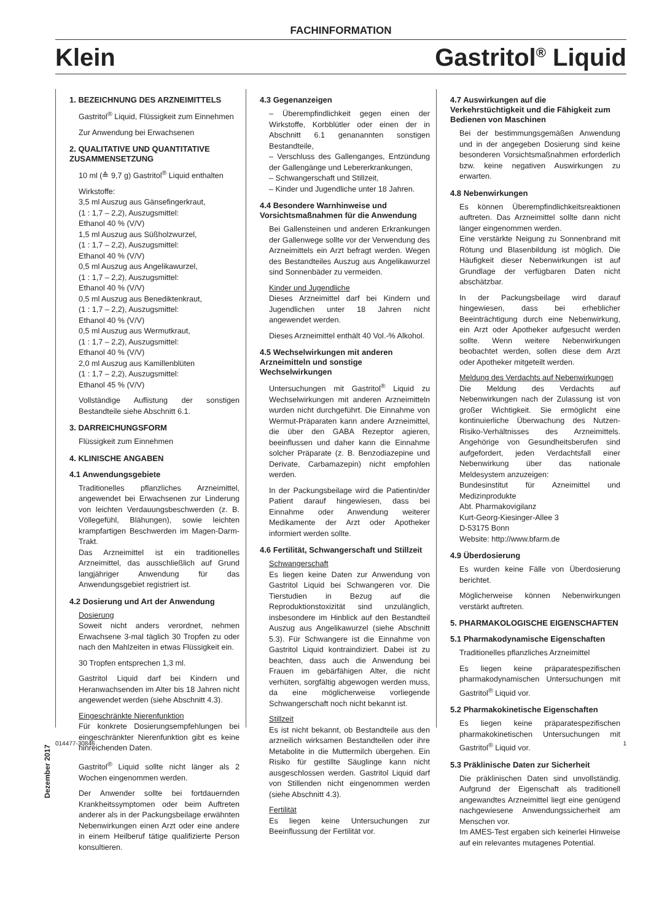FACHINFORMATION
Klein Gastritol<sup>®</sup> Liquid
1. BEZEICHNUNG DES ARZNEIMITTELS
Gastritol<sup>®</sup> Liquid, Flüssigkeit zum Einnehmen
Zur Anwendung bei Erwachsenen
2. QUALITATIVE UND QUANTITATIVE ZUSAMMENSETZUNG
10 ml (≙ 9,7 g) Gastritol<sup>®</sup> Liquid enthalten
Wirkstoffe:
3,5 ml Auszug aus Gänsefingerkraut,
(1 : 1,7 – 2,2), Auszugsmittel:
Ethanol 40 % (V/V)
1,5 ml Auszug aus Süßholzwurzel,
(1 : 1,7 – 2,2), Auszugsmittel:
Ethanol 40 % (V/V)
0,5 ml Auszug aus Angelikawurzel,
(1 : 1,7 – 2,2), Auszugsmittel:
Ethanol 40 % (V/V)
0,5 ml Auszug aus Benediktenkraut,
(1 : 1,7 – 2,2), Auszugsmittel:
Ethanol 40 % (V/V)
0,5 ml Auszug aus Wermutkraut,
(1 : 1,7 – 2,2), Auszugsmittel:
Ethanol 40 % (V/V)
2,0 ml Auszug aus Kamillenblüten
(1 : 1,7 – 2,2), Auszugsmittel:
Ethanol 45 % (V/V)
Vollständige Auflistung der sonstigen Bestandteile siehe Abschnitt 6.1.
3. DARREICHUNGSFORM
Flüssigkeit zum Einnehmen
4. KLINISCHE ANGABEN
4.1 Anwendungsgebiete
Traditionelles pflanzliches Arzneimittel, angewendet bei Erwachsenen zur Linderung von leichten Verdauungsbeschwerden (z. B. Völlegefühl, Blähungen), sowie leichten krampfartigen Beschwerden im Magen-Darm-Trakt.
Das Arzneimittel ist ein traditionelles Arzneimittel, das ausschließlich auf Grund langjähriger Anwendung für das Anwendungsgebiet registriert ist.
4.2 Dosierung und Art der Anwendung
Dosierung
Soweit nicht anders verordnet, nehmen Erwachsene 3-mal täglich 30 Tropfen zu oder nach den Mahlzeiten in etwas Flüssigkeit ein.
30 Tropfen entsprechen 1,3 ml.
Gastritol Liquid darf bei Kindern und Heranwachsenden im Alter bis 18 Jahren nicht angewendet werden (siehe Abschnitt 4.3).
Eingeschränkte Nierenfunktion
Für konkrete Dosierungsempfehlungen bei eingeschränkter Nierenfunktion gibt es keine hinreichenden Daten.
Gastritol<sup>®</sup> Liquid sollte nicht länger als 2 Wochen eingenommen werden.
Der Anwender sollte bei fortdauernden Krankheitssymptomen oder beim Auftreten anderer als in der Packungsbeilage erwähnten Nebenwirkungen einen Arzt oder eine andere in einem Heilberuf tätige qualifizierte Person konsultieren.
4.3 Gegenanzeigen
– Überempfindlichkeit gegen einen der Wirkstoffe, Korbblütler oder einen der in Abschnitt 6.1 genanannten sonstigen Bestandteile,
– Verschluss des Gallenganges, Entzündung der Gallengänge und Lebererkrankungen,
– Schwangerschaft und Stillzeit,
– Kinder und Jugendliche unter 18 Jahren.
4.4 Besondere Warnhinweise und Vorsichtsmaßnahmen für die Anwendung
Bei Gallensteinen und anderen Erkrankungen der Gallenwege sollte vor der Verwendung des Arzneimittels ein Arzt befragt werden. Wegen des Bestandteiles Auszug aus Angelikawurzel sind Sonnenbäder zu vermeiden.
Kinder und Jugendliche
Dieses Arzneimittel darf bei Kindern und Jugendlichen unter 18 Jahren nicht angewendet werden.
Dieses Arzneimittel enthält 40 Vol.-% Alkohol.
4.5 Wechselwirkungen mit anderen Arzneimitteln und sonstige Wechselwirkungen
Untersuchungen mit Gastritol<sup>®</sup> Liquid zu Wechselwirkungen mit anderen Arzneimitteln wurden nicht durchgeführt. Die Einnahme von Wermut-Präparaten kann andere Arzneimittel, die über den GABA Rezeptor agieren, beeinflussen und daher kann die Einnahme solcher Präparate (z. B. Benzodiazepine und Derivate, Carbamazepin) nicht empfohlen werden.
In der Packungsbeilage wird die Patientin/der Patient darauf hingewiesen, dass bei Einnahme oder Anwendung weiterer Medikamente der Arzt oder Apotheker informiert werden sollte.
4.6 Fertilität, Schwangerschaft und Stillzeit
Schwangerschaft
Es liegen keine Daten zur Anwendung von Gastritol Liquid bei Schwangeren vor. Die Tierstudien in Bezug auf die Reproduktionstoxizität sind unzulänglich, insbesondere im Hinblick auf den Bestandteil Auszug aus Angelikawurzel (siehe Abschnitt 5.3). Für Schwangere ist die Einnahme von Gastritol Liquid kontraindiziert. Dabei ist zu beachten, dass auch die Anwendung bei Frauen im gebärfähigen Alter, die nicht verhüten, sorgfältig abgewogen werden muss, da eine möglicherweise vorliegende Schwangerschaft noch nicht bekannt ist.
Stillzeit
Es ist nicht bekannt, ob Bestandteile aus den arzneilich wirksamen Bestandteilen oder ihre Metabolite in die Muttermilch übergehen. Ein Risiko für gestillte Säuglinge kann nicht ausgeschlossen werden. Gastritol Liquid darf von Stillenden nicht eingenommen werden (siehe Abschnitt 4.3).
Fertilität
Es liegen keine Untersuchungen zur Beeinflussung der Fertilität vor.
4.7 Auswirkungen auf die Verkehrstüchtigkeit und die Fähigkeit zum Bedienen von Maschinen
Bei der bestimmungsgemäßen Anwendung und in der angegeben Dosierung sind keine besonderen Vorsichtsmaßnahmen erforderlich bzw. keine negativen Auswirkungen zu erwarten.
4.8 Nebenwirkungen
Es können Überempfindlichkeitsreaktionen auftreten. Das Arzneimittel sollte dann nicht länger eingenommen werden.
Eine verstärkte Neigung zu Sonnenbrand mit Rötung und Blasenbildung ist möglich. Die Häufigkeit dieser Nebenwirkungen ist auf Grundlage der verfügbaren Daten nicht abschätzbar.
In der Packungsbeilage wird darauf hingewiesen, dass bei erheblicher Beeinträchtigung durch eine Nebenwirkung, ein Arzt oder Apotheker aufgesucht werden sollte. Wenn weitere Nebenwirkungen beobachtet werden, sollen diese dem Arzt oder Apotheker mitgeteilt werden.
Meldung des Verdachts auf Nebenwirkungen
Die Meldung des Verdachts auf Nebenwirkungen nach der Zulassung ist von großer Wichtigkeit. Sie ermöglicht eine kontinuierliche Überwachung des Nutzen-Risiko-Verhältnisses des Arzneimittels. Angehörige von Gesundheitsberufen sind aufgefordert, jeden Verdachtsfall einer Nebenwirkung über das nationale Meldesystem anzuzeigen:
Bundesinstitut für Azneimittel und Medizinprodukte
Abt. Pharmakovigilanz
Kurt-Georg-Kiesinger-Allee 3
D-53175 Bonn
Website: http://www.bfarm.de
4.9 Überdosierung
Es wurden keine Fälle von Überdosierung berichtet.
Möglicherweise können Nebenwirkungen verstärkt auftreten.
5. PHARMAKOLOGISCHE EIGENSCHAFTEN
5.1 Pharmakodynamische Eigenschaften
Traditionelles pflanzliches Arzneimittel
Es liegen keine präparatespezifischen pharmakodynamischen Untersuchungen mit Gastritol<sup>®</sup> Liquid vor.
5.2 Pharmakokinetische Eigenschaften
Es liegen keine präparatespezifischen pharmakokinetischen Untersuchungen mit Gastritol<sup>®</sup> Liquid vor.
5.3 Präklinische Daten zur Sicherheit
Die präklinischen Daten sind unvollständig. Aufgrund der Eigenschaft als traditionell angewandtes Arzneimittel liegt eine genügend nachgewiesene Anwendungssicherheit am Menschen vor.
Im AMES-Test ergaben sich keinerlei Hinweise auf ein relevantes mutagenes Potential.
Dezember 2017
014477-30846 1